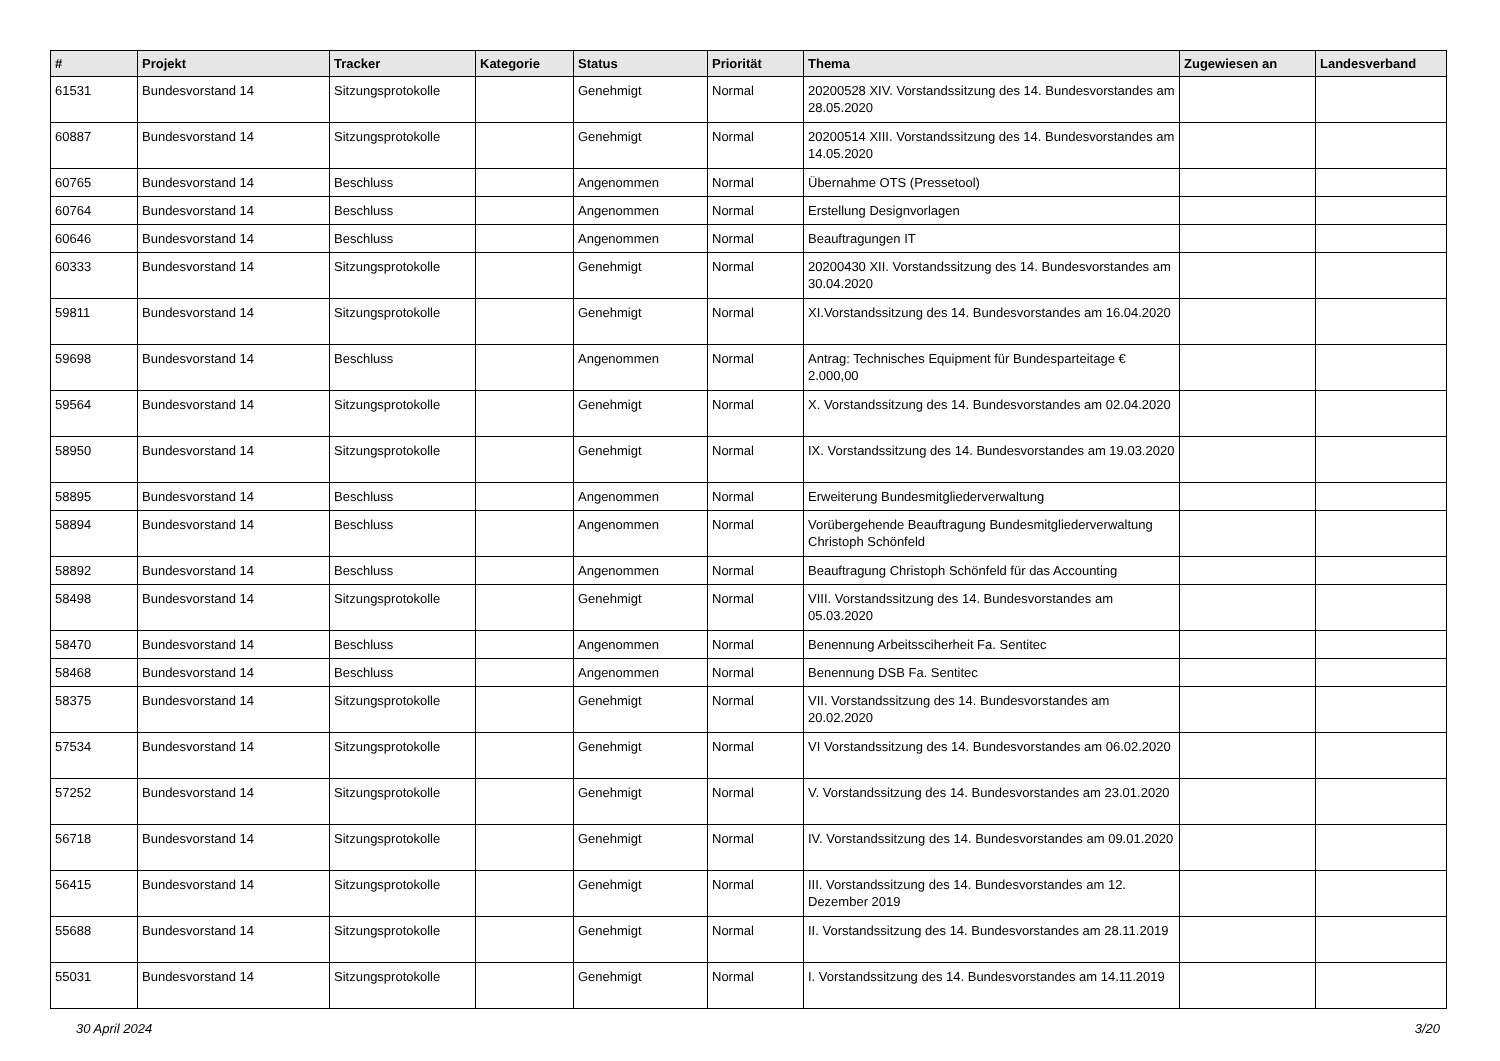| # | Projekt | Tracker | Kategorie | Status | Priorität | Thema | Zugewiesen an | Landesverband |
| --- | --- | --- | --- | --- | --- | --- | --- | --- |
| 61531 | Bundesvorstand 14 | Sitzungsprotokolle | | Genehmigt | Normal | 20200528 XIV. Vorstandssitzung des 14. Bundesvorstandes am 28.05.2020 | | |
| 60887 | Bundesvorstand 14 | Sitzungsprotokolle | | Genehmigt | Normal | 20200514 XIII. Vorstandssitzung des 14. Bundesvorstandes am 14.05.2020 | | |
| 60765 | Bundesvorstand 14 | Beschluss | | Angenommen | Normal | Übernahme OTS (Pressetool) | | |
| 60764 | Bundesvorstand 14 | Beschluss | | Angenommen | Normal | Erstellung Designvorlagen | | |
| 60646 | Bundesvorstand 14 | Beschluss | | Angenommen | Normal | Beauftragungen IT | | |
| 60333 | Bundesvorstand 14 | Sitzungsprotokolle | | Genehmigt | Normal | 20200430 XII. Vorstandssitzung des 14. Bundesvorstandes am 30.04.2020 | | |
| 59811 | Bundesvorstand 14 | Sitzungsprotokolle | | Genehmigt | Normal | XI.Vorstandssitzung des 14. Bundesvorstandes am 16.04.2020 | | |
| 59698 | Bundesvorstand 14 | Beschluss | | Angenommen | Normal | Antrag: Technisches Equipment für Bundesparteitage € 2.000,00 | | |
| 59564 | Bundesvorstand 14 | Sitzungsprotokolle | | Genehmigt | Normal | X. Vorstandssitzung des 14. Bundesvorstandes am 02.04.2020 | | |
| 58950 | Bundesvorstand 14 | Sitzungsprotokolle | | Genehmigt | Normal | IX. Vorstandssitzung des 14. Bundesvorstandes am 19.03.2020 | | |
| 58895 | Bundesvorstand 14 | Beschluss | | Angenommen | Normal | Erweiterung Bundesmitgliederverwaltung | | |
| 58894 | Bundesvorstand 14 | Beschluss | | Angenommen | Normal | Vorübergehende Beauftragung Bundesmitgliederverwaltung Christoph Schönfeld | | |
| 58892 | Bundesvorstand 14 | Beschluss | | Angenommen | Normal | Beauftragung Christoph Schönfeld für das Accounting | | |
| 58498 | Bundesvorstand 14 | Sitzungsprotokolle | | Genehmigt | Normal | VIII. Vorstandssitzung des 14. Bundesvorstandes am 05.03.2020 | | |
| 58470 | Bundesvorstand 14 | Beschluss | | Angenommen | Normal | Benennung Arbeitssciherheit Fa. Sentitec | | |
| 58468 | Bundesvorstand 14 | Beschluss | | Angenommen | Normal | Benennung DSB Fa. Sentitec | | |
| 58375 | Bundesvorstand 14 | Sitzungsprotokolle | | Genehmigt | Normal | VII. Vorstandssitzung des 14. Bundesvorstandes am 20.02.2020 | | |
| 57534 | Bundesvorstand 14 | Sitzungsprotokolle | | Genehmigt | Normal | VI Vorstandssitzung des 14. Bundesvorstandes am 06.02.2020 | | |
| 57252 | Bundesvorstand 14 | Sitzungsprotokolle | | Genehmigt | Normal | V. Vorstandssitzung des 14. Bundesvorstandes am 23.01.2020 | | |
| 56718 | Bundesvorstand 14 | Sitzungsprotokolle | | Genehmigt | Normal | IV. Vorstandssitzung des 14. Bundesvorstandes am 09.01.2020 | | |
| 56415 | Bundesvorstand 14 | Sitzungsprotokolle | | Genehmigt | Normal | III. Vorstandssitzung des 14. Bundesvorstandes am 12. Dezember 2019 | | |
| 55688 | Bundesvorstand 14 | Sitzungsprotokolle | | Genehmigt | Normal | II. Vorstandssitzung des 14. Bundesvorstandes am 28.11.2019 | | |
| 55031 | Bundesvorstand 14 | Sitzungsprotokolle | | Genehmigt | Normal | I. Vorstandssitzung des 14. Bundesvorstandes am 14.11.2019 | | |
30 April 2024 3/20